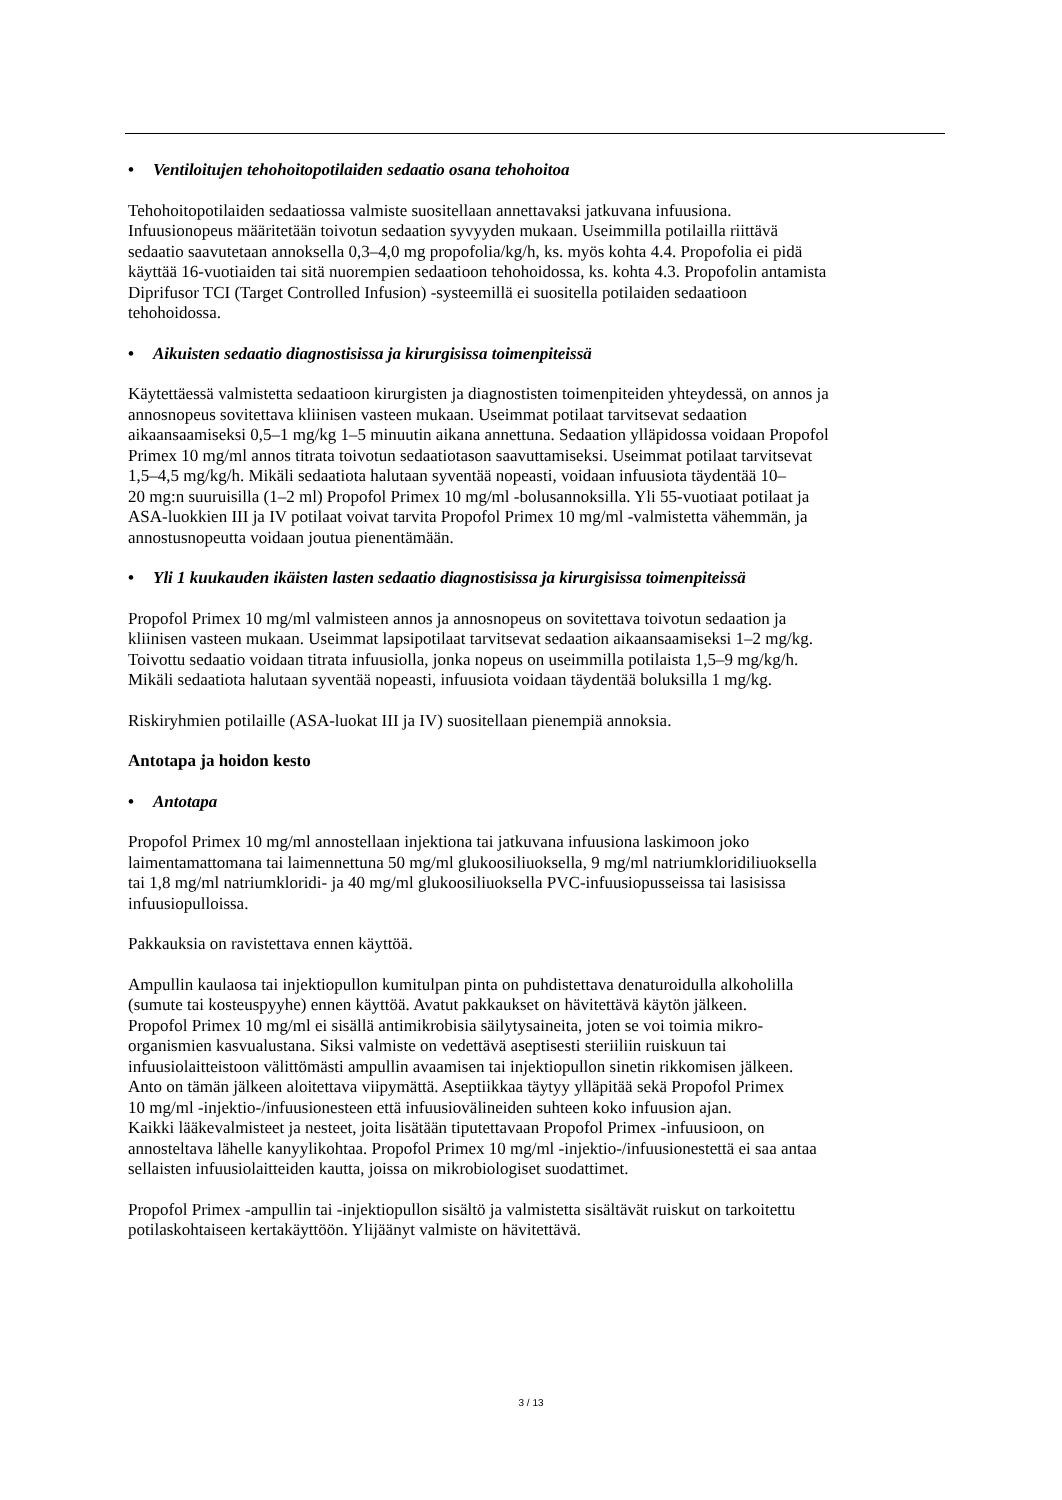• Ventiloitujen tehohoitopotilaiden sedaatio osana tehohoitoa
Tehohoitopotilaiden sedaatiossa valmiste suositellaan annettavaksi jatkuvana infuusiona.
Infuusionopeus määritetään toivotun sedaation syvyyden mukaan. Useimmilla potilailla riittävä
sedaatio saavutetaan annoksella 0,3–4,0 mg propofolia/kg/h, ks. myös kohta 4.4. Propofolia ei pidä
käyttää 16-vuotiaiden tai sitä nuorempien sedaatioon tehohoidossa, ks. kohta 4.3. Propofolin antamista
Diprifusor TCI (Target Controlled Infusion) -systeemillä ei suositella potilaiden sedaatioon
tehohoidossa.
• Aikuisten sedaatio diagnostisissa ja kirurgisissa toimenpiteissä
Käytettäessä valmistetta sedaatioon kirurgisten ja diagnostisten toimenpiteiden yhteydessä, on annos ja
annosnopeus sovitettava kliinisen vasteen mukaan. Useimmat potilaat tarvitsevat sedaation
aikaansaamiseksi 0,5–1 mg/kg 1–5 minuutin aikana annettuna. Sedaation ylläpidossa voidaan Propofol
Primex 10 mg/ml annos titrata toivotun sedaatiotason saavuttamiseksi. Useimmat potilaat tarvitsevat
1,5–4,5 mg/kg/h. Mikäli sedaatiota halutaan syventää nopeasti, voidaan infuusiota täydentää 10–
20 mg:n suuruisilla (1–2 ml) Propofol Primex 10 mg/ml -bolusannoksilla. Yli 55-vuotiaat potilaat ja
ASA-luokkien III ja IV potilaat voivat tarvita Propofol Primex 10 mg/ml -valmistetta vähemmän, ja
annostusnopeutta voidaan joutua pienentämään.
• Yli 1 kuukauden ikäisten lasten sedaatio diagnostisissa ja kirurgisissa toimenpiteissä
Propofol Primex 10 mg/ml valmisteen annos ja annosnopeus on sovitettava toivotun sedaation ja
kliinisen vasteen mukaan. Useimmat lapsipotilaat tarvitsevat sedaation aikaansaamiseksi 1–2 mg/kg.
Toivottu sedaatio voidaan titrata infuusiolla, jonka nopeus on useimmilla potilaista 1,5–9 mg/kg/h.
Mikäli sedaatiota halutaan syventää nopeasti, infuusiota voidaan täydentää boluksilla 1 mg/kg.
Riskiryhmien potilaille (ASA-luokat III ja IV) suositellaan pienempiä annoksia.
Antotapa ja hoidon kesto
• Antotapa
Propofol Primex 10 mg/ml annostellaan injektiona tai jatkuvana infuusiona laskimoon joko
laimentamattomana tai laimennettuna 50 mg/ml glukoosiliuoksella, 9 mg/ml natriumkloridiliuoksella
tai 1,8 mg/ml natriumkloridi- ja 40 mg/ml glukoosiliuoksella PVC-infuusiopusseissa tai lasisissa
infuusiopulloissa.
Pakkauksia on ravistettava ennen käyttöä.
Ampullin kaulaosa tai injektiopullon kumitulpan pinta on puhdistettava denaturoidulla alkoholilla
(sumute tai kosteuspyyhe) ennen käyttöä. Avatut pakkaukset on hävitettävä käytön jälkeen.
Propofol Primex 10 mg/ml ei sisällä antimikrobisia säilytysaineita, joten se voi toimia mikro-
organismien kasvualustana. Siksi valmiste on vedettävä aseptisesti steriiliin ruiskuun tai
infuusiolaitteistoon välittömästi ampullin avaamisen tai injektiopullon sinetin rikkomisen jälkeen.
Anto on tämän jälkeen aloitettava viipymättä. Aseptiikkaa täytyy ylläpitää sekä Propofol Primex
10 mg/ml -injektio-/infuusionesteen että infuusiovälineiden suhteen koko infuusion ajan.
Kaikki lääkevalmisteet ja nesteet, joita lisätään tiputettavaan Propofol Primex -infuusioon, on
annosteltava lähelle kanyylikohtaa. Propofol Primex 10 mg/ml -injektio-/infuusionestettä ei saa antaa
sellaisten infuusiolaitteiden kautta, joissa on mikrobiologiset suodattimet.
Propofol Primex -ampullin tai -injektiopullon sisältö ja valmistetta sisältävät ruiskut on tarkoitettu
potilaskohtaiseen kertakäyttöön. Ylijäänyt valmiste on hävitettävä.
3 / 13